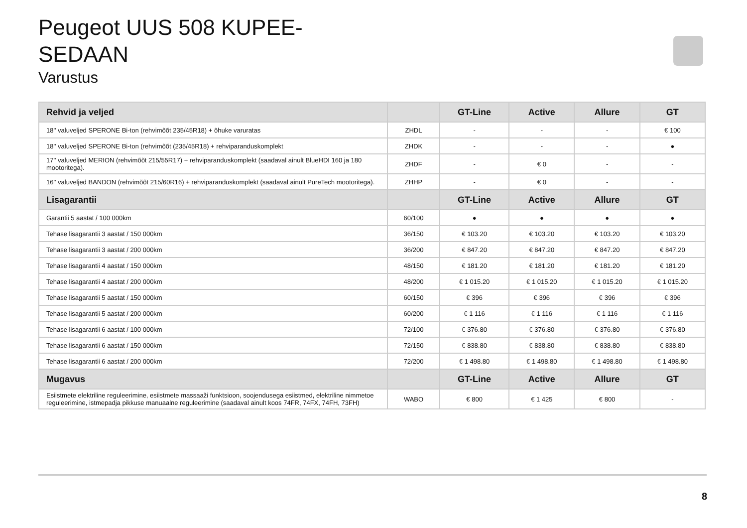Peugeot UUS 508 KUPEE-
SEDAAN
Varustus
| Rehvid ja veljed | | GT-Line | Active | Allure | GT |
| --- | --- | --- | --- | --- | --- |
| 18'' valuveljed SPERONE Bi-ton (rehvimõõt 235/45R18) + õhuke varuratas | ZHDL | - | - | - | € 100 |
| 18'' valuveljed SPERONE Bi-ton (rehvimõõt (235/45R18) + rehviparanduskomplekt | ZHDK | - | - | - | ● |
| 17'' valuveljed MERION (rehvimõõt 215/55R17) + rehviparanduskomplekt (saadaval ainult BlueHDI 160 ja 180 mootoritega). | ZHDF | - | € 0 | - | - |
| 16'' valuveljed BANDON (rehvimõõt 215/60R16) + rehviparanduskomplekt (saadaval ainult PureTech mootoritega). | ZHHP | - | € 0 | - | - |
| Lisagarantii | | GT-Line | Active | Allure | GT |
| Garantii 5 aastat / 100 000km | 60/100 | ● | ● | ● | ● |
| Tehase lisagarantii 3 aastat / 150 000km | 36/150 | € 103.20 | € 103.20 | € 103.20 | € 103.20 |
| Tehase lisagarantii 3 aastat / 200 000km | 36/200 | € 847.20 | € 847.20 | € 847.20 | € 847.20 |
| Tehase lisagarantii 4 aastat / 150 000km | 48/150 | € 181.20 | € 181.20 | € 181.20 | € 181.20 |
| Tehase lisagarantii 4 aastat / 200 000km | 48/200 | € 1 015.20 | € 1 015.20 | € 1 015.20 | € 1 015.20 |
| Tehase lisagarantii 5 aastat / 150 000km | 60/150 | € 396 | € 396 | € 396 | € 396 |
| Tehase lisagarantii 5 aastat / 200 000km | 60/200 | € 1 116 | € 1 116 | € 1 116 | € 1 116 |
| Tehase lisagarantii 6 aastat / 100 000km | 72/100 | € 376.80 | € 376.80 | € 376.80 | € 376.80 |
| Tehase lisagarantii 6 aastat / 150 000km | 72/150 | € 838.80 | € 838.80 | € 838.80 | € 838.80 |
| Tehase lisagarantii 6 aastat / 200 000km | 72/200 | € 1 498.80 | € 1 498.80 | € 1 498.80 | € 1 498.80 |
| Mugavus | | GT-Line | Active | Allure | GT |
| Esiistmete elektriline reguleerimine, esiistmete massaaži funktsioon, soojendusega esiistmed, elektriline nimmetoe reguleerimine, istmepadja pikkuse manuaalne reguleerimine (saadaval ainult koos 74FR, 74FX, 74FH, 73FH) | WABO | € 800 | € 1 425 | € 800 | - |
8